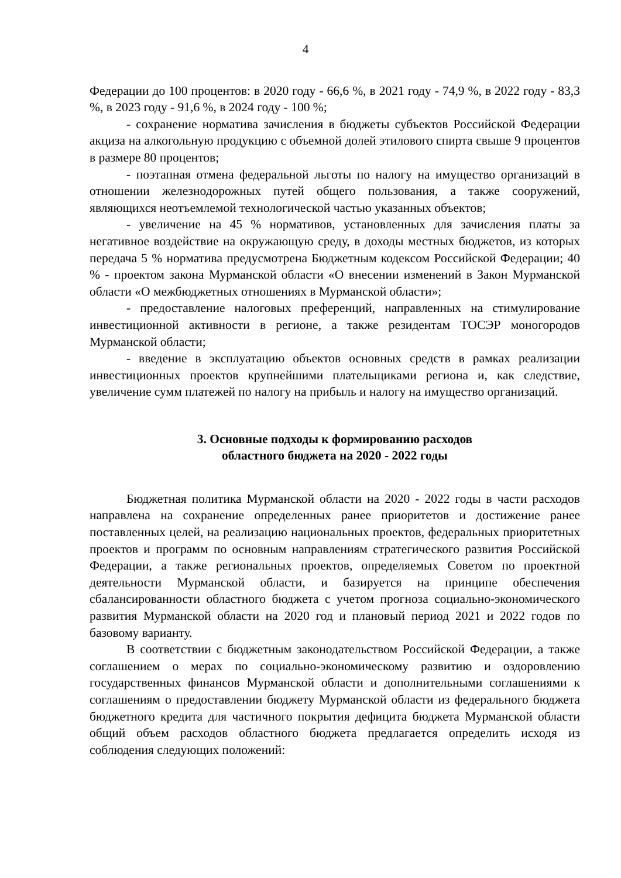4
Федерации до 100 процентов: в 2020 году - 66,6 %, в 2021 году - 74,9 %, в 2022 году - 83,3 %, в 2023 году - 91,6 %, в 2024 году - 100 %;
- сохранение норматива зачисления в бюджеты субъектов Российской Федерации акциза на алкогольную продукцию с объемной долей этилового спирта свыше 9 процентов в размере 80 процентов;
- поэтапная отмена федеральной льготы по налогу на имущество организаций в отношении железнодорожных путей общего пользования, а также сооружений, являющихся неотъемлемой технологической частью указанных объектов;
- увеличение на 45 % нормативов, установленных для зачисления платы за негативное воздействие на окружающую среду, в доходы местных бюджетов, из которых передача 5 % норматива предусмотрена Бюджетным кодексом Российской Федерации; 40 % - проектом закона Мурманской области «О внесении изменений в Закон Мурманской области «О межбюджетных отношениях в Мурманской области»;
- предоставление налоговых преференций, направленных на стимулирование инвестиционной активности в регионе, а также резидентам ТОСЭР моногородов Мурманской области;
- введение в эксплуатацию объектов основных средств в рамках реализации инвестиционных проектов крупнейшими плательщиками региона и, как следствие, увеличение сумм платежей по налогу на прибыль и налогу на имущество организаций.
3. Основные подходы к формированию расходов
областного бюджета на 2020 - 2022 годы
Бюджетная политика Мурманской области на 2020 - 2022 годы в части расходов направлена на сохранение определенных ранее приоритетов и достижение ранее поставленных целей, на реализацию национальных проектов, федеральных приоритетных проектов и программ по основным направлениям стратегического развития Российской Федерации, а также региональных проектов, определяемых Советом по проектной деятельности Мурманской области, и базируется на принципе обеспечения сбалансированности областного бюджета с учетом прогноза социально-экономического развития Мурманской области на 2020 год и плановый период 2021 и 2022 годов по базовому варианту.
В соответствии с бюджетным законодательством Российской Федерации, а также соглашением о мерах по социально-экономическому развитию и оздоровлению государственных финансов Мурманской области и дополнительными соглашениями к соглашениям о предоставлении бюджету Мурманской области из федерального бюджета бюджетного кредита для частичного покрытия дефицита бюджета Мурманской области общий объем расходов областного бюджета предлагается определить исходя из соблюдения следующих положений: